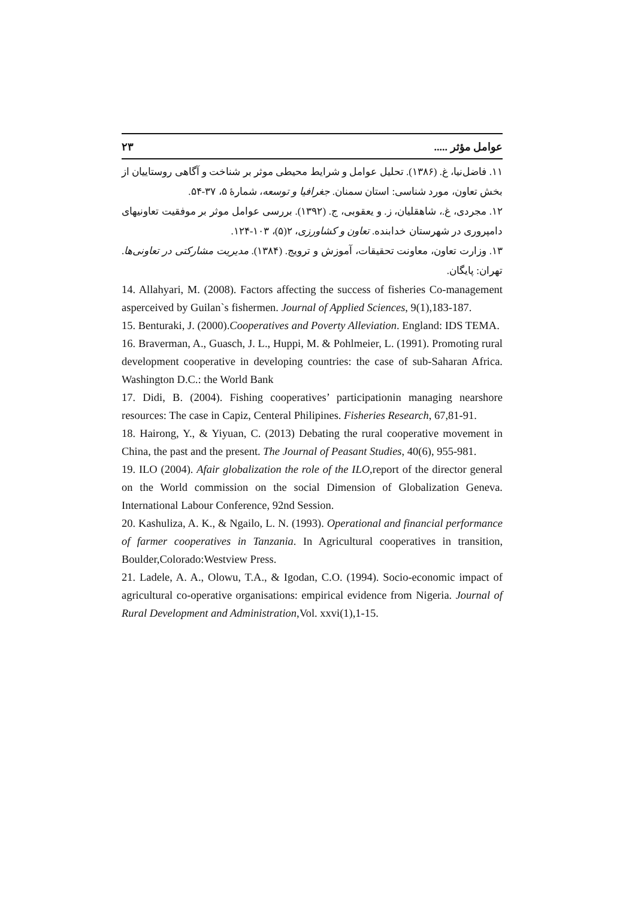عوامل مؤثر ..... ۲۳
۱۱. فاضل‌نیا، غ. (۱۳۸۶). تحلیل عوامل و شرایط محیطی موثر بر شناخت و آگاهی روستاییان از بخش تعاون، مورد شناسی: استان سمنان. جغرافیا و توسعه، شمارهٔ ۵، ۳۷-۵۴.
۱۲. مجردی، غ.، شاهقلیان، ز. و یعقوبی، ج. (۱۳۹۲). بررسی عوامل موثر بر موفقیت تعاونیهای دامپروری در شهرستان خدابنده. تعاون و کشاورزی، ۲(۵)، ۱۰۳-۱۲۴.
۱۳. وزارت تعاون، معاونت تحقیقات، آموزش و ترویج. (۱۳۸۴). مدیریت مشارکتی در تعاونی‌ها. تهران: پایگان.
14. Allahyari, M. (2008). Factors affecting the success of fisheries Co-management asperceived by Guilan`s fishermen. Journal of Applied Sciences, 9(1),183-187.
15. Benturaki, J. (2000).Cooperatives and Poverty Alleviation. England: IDS TEMA.
16. Braverman, A., Guasch, J. L., Huppi, M. & Pohlmeier, L. (1991). Promoting rural development cooperative in developing countries: the case of sub-Saharan Africa. Washington D.C.: the World Bank
17. Didi, B. (2004). Fishing cooperatives’ participationin managing nearshore resources: The case in Capiz, Centeral Philipines. Fisheries Research, 67,81-91.
18. Hairong, Y., & Yiyuan, C. (2013) Debating the rural cooperative movement in China, the past and the present. The Journal of Peasant Studies, 40(6), 955-981.
19. ILO (2004). Afair globalization the role of the ILO,report of the director general on the World commission on the social Dimension of Globalization Geneva. International Labour Conference, 92nd Session.
20. Kashuliza, A. K., & Ngailo, L. N. (1993). Operational and financial performance of farmer cooperatives in Tanzania. In Agricultural cooperatives in transition, Boulder,Colorado:Westview Press.
21. Ladele, A. A., Olowu, T.A., & Igodan, C.O. (1994). Socio-economic impact of agricultural co-operative organisations: empirical evidence from Nigeria. Journal of Rural Development and Administration, Vol. xxvi(1),1-15.